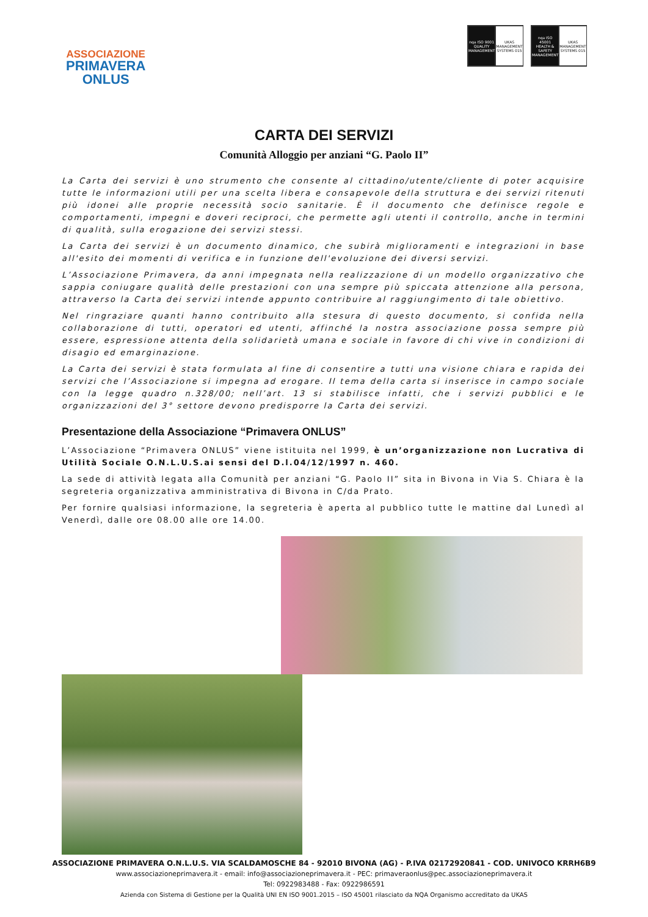ASSOCIAZIONE
PRIMAVERA
ONLUS
nqa ISO 9001 QUALITY MANAGEMENT
UKAS MANAGEMENT SYSTEMS 015
nqa ISO 45001 HEALTH & SAFETY MANAGEMENT
UKAS MANAGEMENT SYSTEMS 015
CARTA DEI SERVIZI
Comunità Alloggio per anziani “G. Paolo II”
La Carta dei servizi è uno strumento che consente al cittadino/utente/cliente di poter acquisire tutte le informazioni utili per una scelta libera e consapevole della struttura e dei servizi ritenuti più idonei alle proprie necessità socio sanitarie. È il documento che definisce regole e comportamenti, impegni e doveri reciproci, che permette agli utenti il controllo, anche in termini di qualità, sulla erogazione dei servizi stessi.
La Carta dei servizi è un documento dinamico, che subirà miglioramenti e integrazioni in base all'esito dei momenti di verifica e in funzione dell'evoluzione dei diversi servizi.
L’Associazione Primavera, da anni impegnata nella realizzazione di un modello organizzativo che sappia coniugare qualità delle prestazioni con una sempre più spiccata attenzione alla persona, attraverso la Carta dei servizi intende appunto contribuire al raggiungimento di tale obiettivo.
Nel ringraziare quanti hanno contribuito alla stesura di questo documento, si confida nella collaborazione di tutti, operatori ed utenti, affinché la nostra associazione possa sempre più essere, espressione attenta della solidarietà umana e sociale in favore di chi vive in condizioni di disagio ed emarginazione.
La Carta dei servizi è stata formulata al fine di consentire a tutti una visione chiara e rapida dei servizi che l’Associazione si impegna ad erogare. Il tema della carta si inserisce in campo sociale con la legge quadro n.328/00; nell’art. 13 si stabilisce infatti, che i servizi pubblici e le organizzazioni del 3° settore devono predisporre la Carta dei servizi.
Presentazione della Associazione “Primavera ONLUS”
L’Associazione “Primavera ONLUS” viene istituita nel 1999, è un’organizzazione non Lucrativa di Utilità Sociale O.N.L.U.S.ai sensi del D.l.04/12/1997 n. 460.
La sede di attività legata alla Comunità per anziani “G. Paolo II” sita in Bivona in Via S. Chiara è la segreteria organizzativa amministrativa di Bivona in C/da Prato.
Per fornire qualsiasi informazione, la segreteria è aperta al pubblico tutte le mattine dal Lunedì al Venerdì, dalle ore 08.00 alle ore 14.00.
ASSOCIAZIONE PRIMAVERA O.N.L.U.S. VIA SCALDAMOSCHE 84 - 92010 BIVONA (AG) - P.IVA 02172920841 - COD. UNIVOCO KRRH6B9
www.associazioneprimavera.it - email: info@associazioneprimavera.it - PEC: primaveraonlus@pec.associazioneprimavera.it
Tel: 0922983488 - Fax: 0922986591
Azienda con Sistema di Gestione per la Qualità UNI EN ISO 9001.2015 – ISO 45001 rilasciato da NQA Organismo accreditato da UKAS